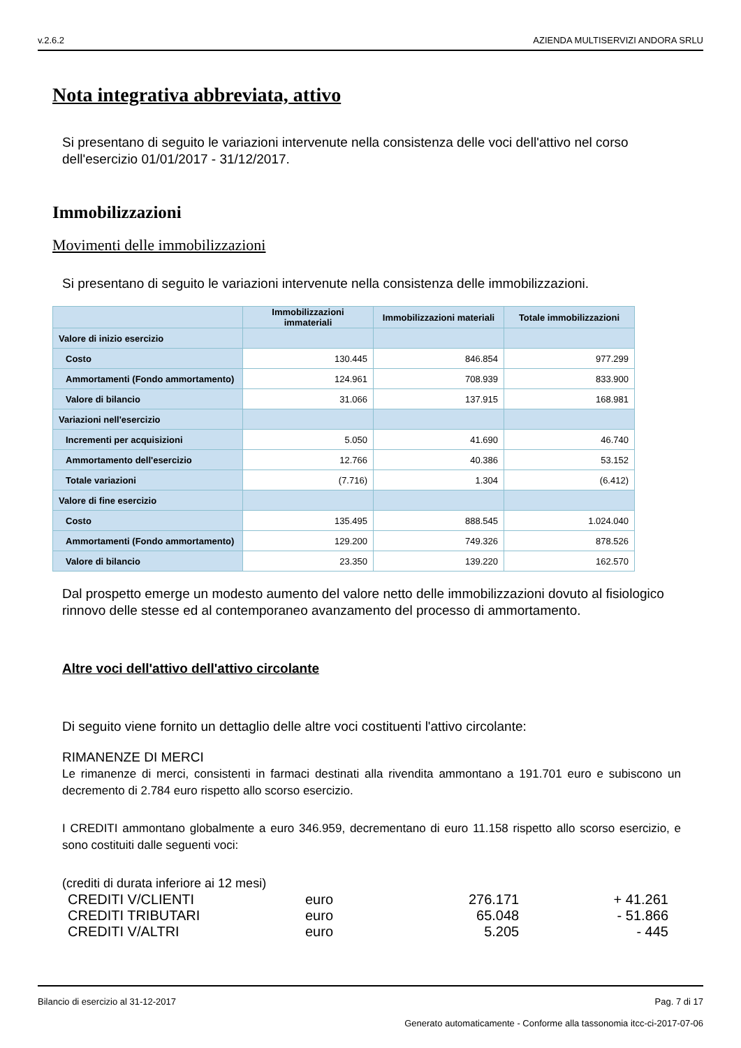v.2.6.2 AZIENDA MULTISERVIZI ANDORA SRLU
Nota integrativa abbreviata, attivo
Si presentano di seguito le variazioni intervenute nella consistenza delle voci dell'attivo nel corso dell'esercizio 01/01/2017 - 31/12/2017.
Immobilizzazioni
Movimenti delle immobilizzazioni
Si presentano di seguito le variazioni intervenute nella consistenza delle immobilizzazioni.
| | Immobilizzazioni immateriali | Immobilizzazioni materiali | Totale immobilizzazioni |
| --- | --- | --- | --- |
| Valore di inizio esercizio | | | |
| Costo | 130.445 | 846.854 | 977.299 |
| Ammortamenti (Fondo ammortamento) | 124.961 | 708.939 | 833.900 |
| Valore di bilancio | 31.066 | 137.915 | 168.981 |
| Variazioni nell'esercizio | | | |
| Incrementi per acquisizioni | 5.050 | 41.690 | 46.740 |
| Ammortamento dell'esercizio | 12.766 | 40.386 | 53.152 |
| Totale variazioni | (7.716) | 1.304 | (6.412) |
| Valore di fine esercizio | | | |
| Costo | 135.495 | 888.545 | 1.024.040 |
| Ammortamenti (Fondo ammortamento) | 129.200 | 749.326 | 878.526 |
| Valore di bilancio | 23.350 | 139.220 | 162.570 |
Dal prospetto emerge un modesto aumento del valore netto delle immobilizzazioni dovuto al fisiologico rinnovo delle stesse ed al contemporaneo avanzamento del processo di ammortamento.
Altre voci dell'attivo dell'attivo circolante
Di seguito viene fornito un dettaglio delle altre voci costituenti l'attivo circolante:
RIMANENZE DI MERCI
Le rimanenze di merci, consistenti in farmaci destinati alla rivendita ammontano a 191.701 euro e subiscono un decremento di 2.784 euro rispetto allo scorso esercizio.
I CREDITI ammontano globalmente a euro 346.959, decrementano di euro 11.158 rispetto allo scorso esercizio, e sono costituiti dalle seguenti voci:
(crediti di durata inferiore ai 12 mesi)
| CREDITI V/CLIENTI | euro | 276.171 | + 41.261 |
| CREDITI TRIBUTARI | euro | 65.048 | - 51.866 |
| CREDITI V/ALTRI | euro | 5.205 | - 445 |
Bilancio di esercizio al 31-12-2017 Pag. 7 di 17
Generato automaticamente - Conforme alla tassonomia itcc-ci-2017-07-06